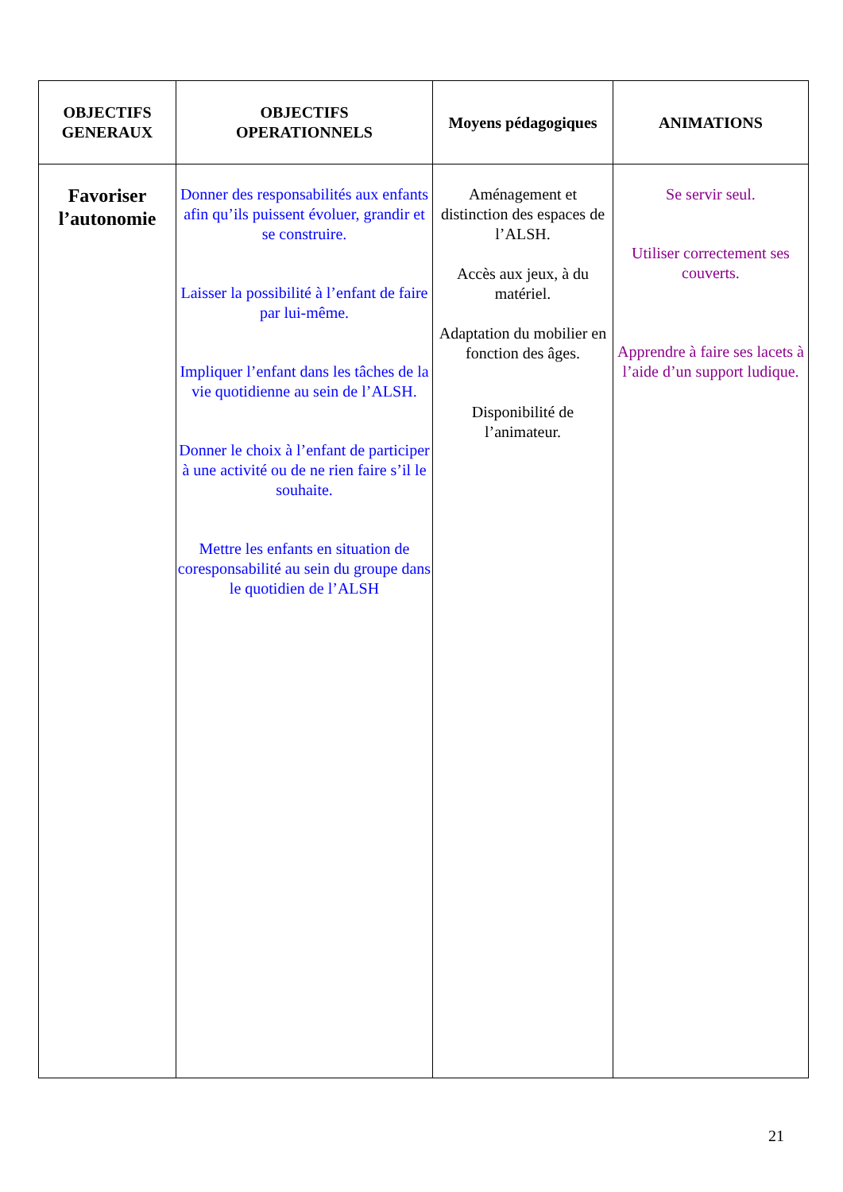| OBJECTIFS GENERAUX | OBJECTIFS OPERATIONNELS | Moyens pédagogiques | ANIMATIONS |
| --- | --- | --- | --- |
| Favoriser l’autonomie | Donner des responsabilités aux enfants afin qu’ils puissent évoluer, grandir et se construire. Laisser la possibilité à l’enfant de faire par lui-même. Impliquer l’enfant dans les tâches de la vie quotidienne au sein de l’ALSH. Donner le choix à l’enfant de participer à une activité ou de ne rien faire s’il le souhaite. Mettre les enfants en situation de coresponsabilité au sein du groupe dans le quotidien de l’ALSH | Aménagement et distinction des espaces de l’ALSH. Accès aux jeux, à du matériel. Adaptation du mobilier en fonction des âges. Disponibilité de l’animateur. | Se servir seul. Utiliser correctement ses couverts. Apprendre à faire ses lacets à l’aide d’un support ludique. |
21